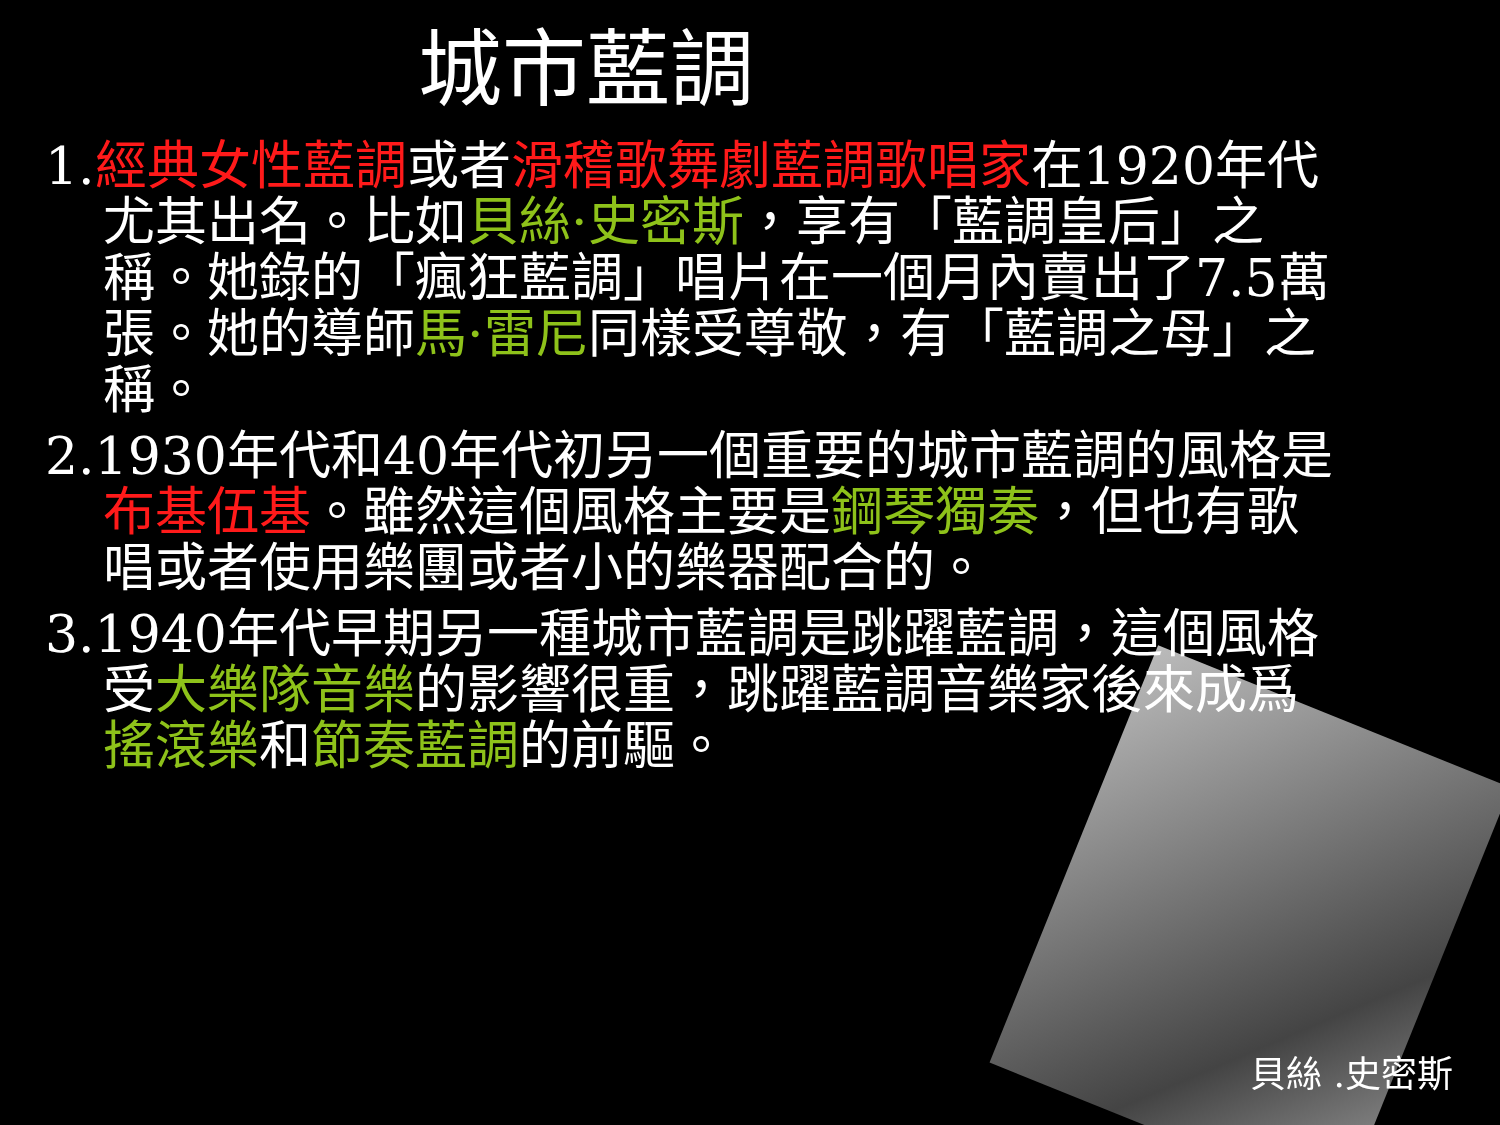城市藍調
1.經典女性藍調或者滑稽歌舞劇藍調歌唱家在1920年代尤其出名。比如貝絲·史密斯，享有「藍調皇后」之稱。她錄的「瘋狂藍調」唱片在一個月內賣出了7.5萬張。她的導師馬·雷尼同樣受尊敬，有「藍調之母」之稱。
2.1930年代和40年代初另一個重要的城市藍調的風格是布基伍基。雖然這個風格主要是鋼琴獨奏，但也有歌唱或者使用樂團或者小的樂器配合的。
3.1940年代早期另一種城市藍調是跳躍藍調，這個風格受大樂隊音樂的影響很重，跳躍藍調音樂家後來成爲搖滾樂和節奏藍調的前驅。
貝絲 .史密斯